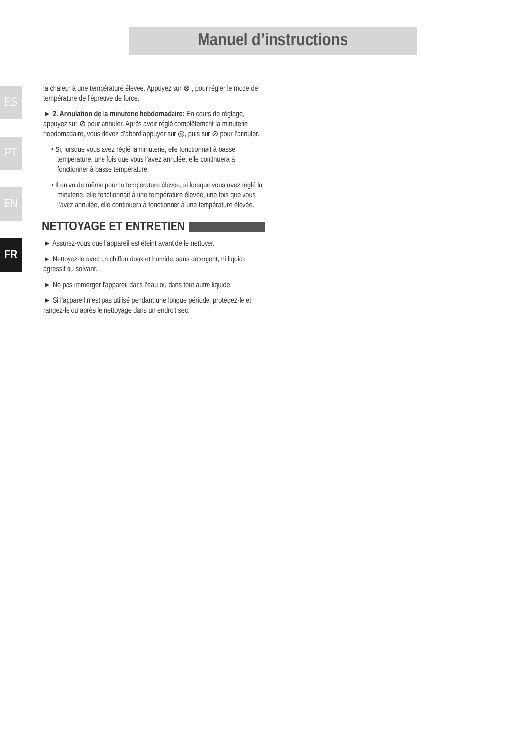Manuel d’instructions
ES
PT
EN
FR
la chaleur à une température élevée. Appuyez sur ⊗ , pour régler le mode de température de l’épreuve de force.
► 2. Annulation de la minuterie hebdomadaire: En cours de réglage, appuyez sur ⊘ pour annuler. Après avoir réglé complètement la minuterie hebdomadaire, vous devez d’abord appuyer sur ◎, puis sur ⊘ pour l’annuler.
• Si, lorsque vous avez réglé la minuterie, elle fonctionnait à basse température, une fois que vous l’avez annulée, elle continuera à fonctionner à basse température.
• Il en va de même pour la température élevée, si lorsque vous avez réglé la minuterie, elle fonctionnait à une température élevée, une fois que vous l’avez annulée, elle continuera à fonctionner à une température élevée.
NETTOYAGE ET ENTRETIEN
► Assurez-vous que l’appareil est éteint avant de le nettoyer.
► Nettoyez-le avec un chiffon doux et humide, sans détergent, ni liquide agressif ou solvant.
► Ne pas immerger l’appareil dans l’eau ou dans tout autre liquide.
► Si l’appareil n’est pas utilisé pendant une longue période, protégez-le et rangez-le ou après le nettoyage dans un endroit sec.